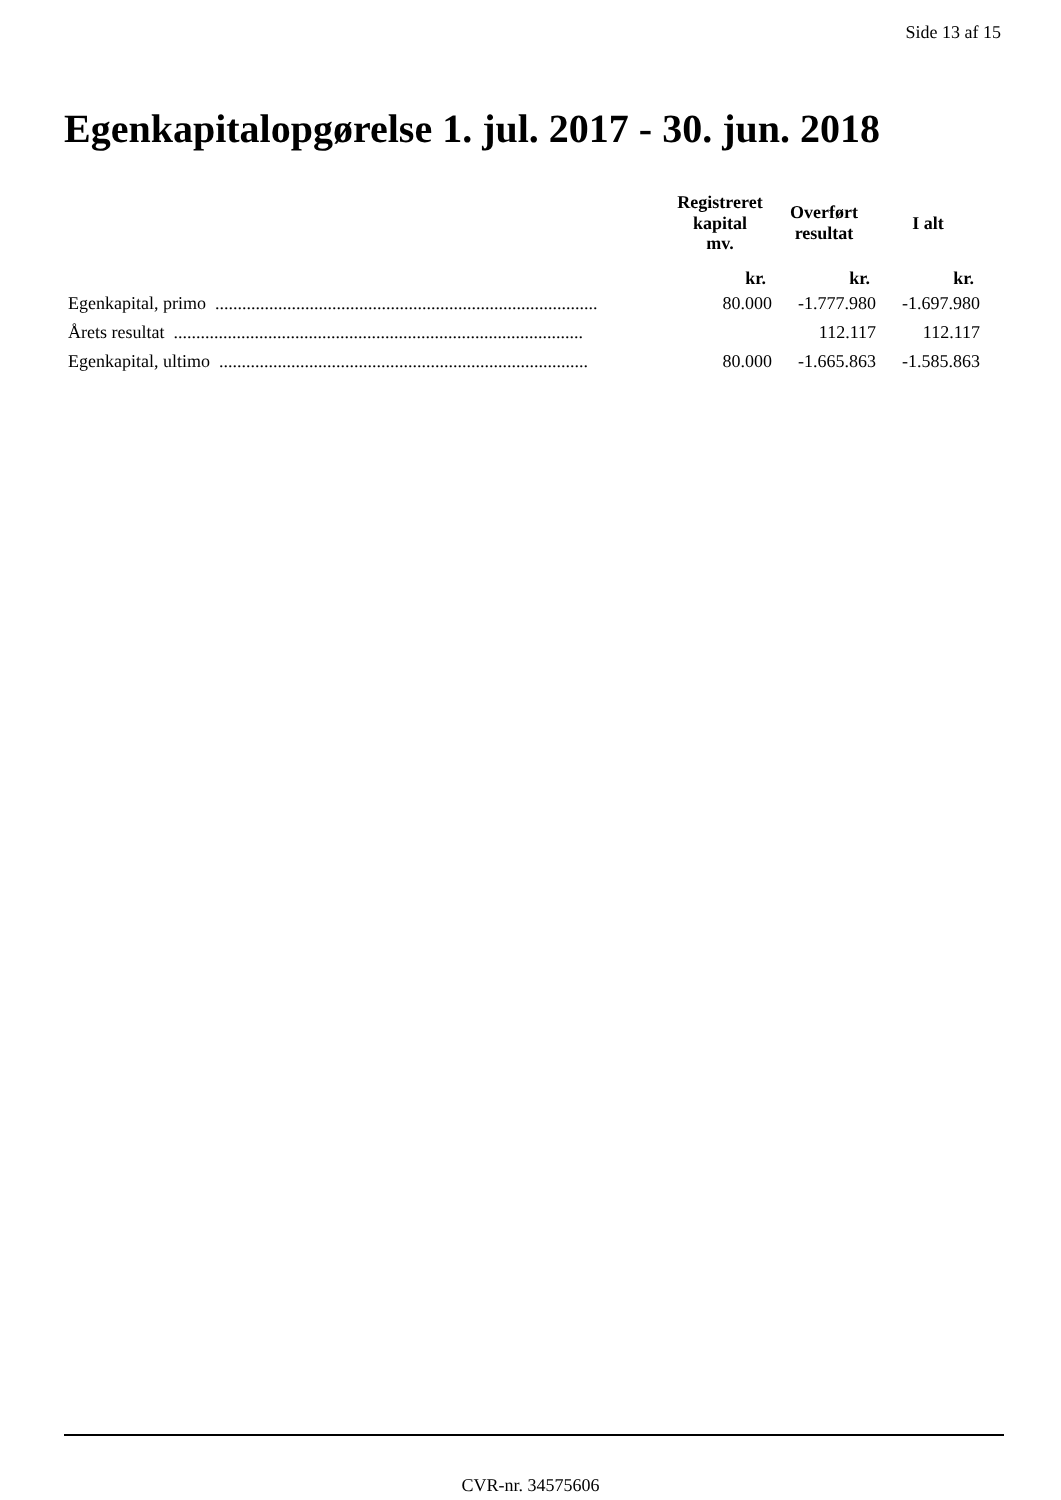Side 13 af 15
Egenkapitalopgørelse 1. jul. 2017 - 30. jun. 2018
| | Registreret kapital mv. | Overført resultat | I alt |
| --- | --- | --- | --- |
| | kr. | kr. | kr. |
| Egenkapital, primo ..................................................................................... | 80.000 | -1.777.980 | -1.697.980 |
| Årets resultat ........................................................................................... | | 112.117 | 112.117 |
| Egenkapital, ultimo .................................................................................. | 80.000 | -1.665.863 | -1.585.863 |
CVR-nr. 34575606